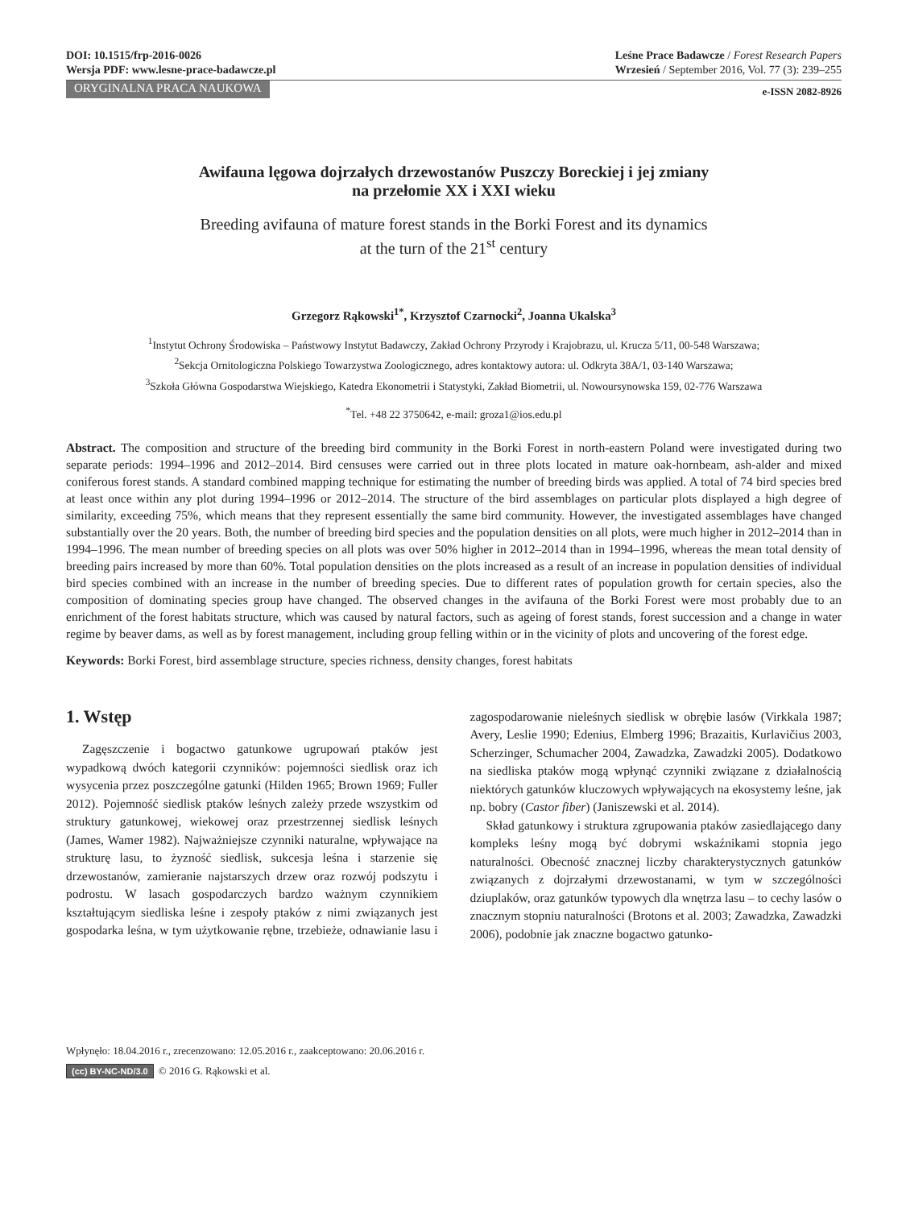DOI: 10.1515/frp-2016-0026
Wersja PDF: www.lesne-prace-badawcze.pl
Leśne Prace Badawcze / Forest Research Papers
Wrzesień / September 2016, Vol. 77 (3): 239–255
ORYGINALNA PRACA NAUKOWA e-ISSN 2082-8926
Awifauna lęgowa dojrzałych drzewostanów Puszczy Boreckiej i jej zmiany
na przełomie XX i XXI wieku
Breeding avifauna of mature forest stands in the Borki Forest and its dynamics
at the turn of the 21<sup>st</sup> century
Grzegorz Rąkowski<sup>1*</sup>, Krzysztof Czarnocki<sup>2</sup>, Joanna Ukalska<sup>3</sup>
<sup>1</sup> Instytut Ochrony Środowiska – Państwowy Instytut Badawczy, Zakład Ochrony Przyrody i Krajobrazu, ul. Krucza 5/11, 00-548 Warszawa;
<sup>2</sup> Sekcja Ornitologiczna Polskiego Towarzystwa Zoologicznego, adres kontaktowy autora: ul. Odkryta 38A/1, 03-140 Warszawa;
<sup>3</sup> Szkoła Główna Gospodarstwa Wiejskiego, Katedra Ekonometrii i Statystyki, Zakład Biometrii, ul. Nowoursynowska 159, 02-776 Warszawa
<sup>*</sup> Tel. +48 22 3750642, e-mail: groza1@ios.edu.pl
Abstract. The composition and structure of the breeding bird community in the Borki Forest in north-eastern Poland were investigated during two separate periods: 1994–1996 and 2012–2014. Bird censuses were carried out in three plots located in mature oak-hornbeam, ash-alder and mixed coniferous forest stands. A standard combined mapping technique for estimating the number of breeding birds was applied. A total of 74 bird species bred at least once within any plot during 1994–1996 or 2012–2014. The structure of the bird assemblages on particular plots displayed a high degree of similarity, exceeding 75%, which means that they represent essentially the same bird community. However, the investigated assemblages have changed substantially over the 20 years. Both, the number of breeding bird species and the population densities on all plots, were much higher in 2012–2014 than in 1994–1996. The mean number of breeding species on all plots was over 50% higher in 2012–2014 than in 1994–1996, whereas the mean total density of breeding pairs increased by more than 60%. Total population densities on the plots increased as a result of an increase in population densities of individual bird species combined with an increase in the number of breeding species. Due to different rates of population growth for certain species, also the composition of dominating species group have changed. The observed changes in the avifauna of the Borki Forest were most probably due to an enrichment of the forest habitats structure, which was caused by natural factors, such as ageing of forest stands, forest succession and a change in water regime by beaver dams, as well as by forest management, including group felling within or in the vicinity of plots and uncovering of the forest edge.
Keywords: Borki Forest, bird assemblage structure, species richness, density changes, forest habitats
1. Wstęp
Zagęszczenie i bogactwo gatunkowe ugrupowań ptaków jest wypadkową dwóch kategorii czynników: pojemności siedlisk oraz ich wysycenia przez poszczególne gatunki (Hilden 1965; Brown 1969; Fuller 2012). Pojemność siedlisk ptaków leśnych zależy przede wszystkim od struktury gatunkowej, wiekowej oraz przestrzennej siedlisk leśnych (James, Wamer 1982). Najważniejsze czynniki naturalne, wpływające na strukturę lasu, to żyzność siedlisk, sukcesja leśna i starzenie się drzewostanów, zamieranie najstarszych drzew oraz rozwój podszytu i podrostu. W lasach gospodarczych bardzo ważnym czynnikiem kształtującym siedliska leśne i zespoły ptaków z nimi związanych jest gospodarka leśna, w tym użytkowanie rębne, trzebieże, odnawianie lasu i zagospodarowanie nieleśnych siedlisk w obrębie lasów (Virkkala 1987; Avery, Leslie 1990; Edenius, Elmberg 1996; Brazaitis, Kurlavičius 2003, Scherzinger, Schumacher 2004, Zawadzka, Zawadzki 2005). Dodatkowo na siedliska ptaków mogą wpłynąć czynniki związane z działalnością niektórych gatunków kluczowych wpływających na ekosystemy leśne, jak np. bobry (Castor fiber) (Janiszewski et al. 2014).
Skład gatunkowy i struktura zgrupowania ptaków zasiedlającego dany kompleks leśny mogą być dobrymi wskaźnikami stopnia jego naturalności. Obecność znacznej liczby charakterystycznych gatunków związanych z dojrzałymi drzewostanami, w tym w szczególności dziuplaków, oraz gatunków typowych dla wnętrza lasu – to cechy lasów o znacznym stopniu naturalności (Brotons et al. 2003; Zawadzka, Zawadzki 2006), podobnie jak znaczne bogactwo gatunko-
Wpłynęło: 18.04.2016 r., zrecenzowano: 12.05.2016 r., zaakceptowano: 20.06.2016 r.
(cc) BY-NC-ND/3.0 © 2016 G. Rąkowski et al.